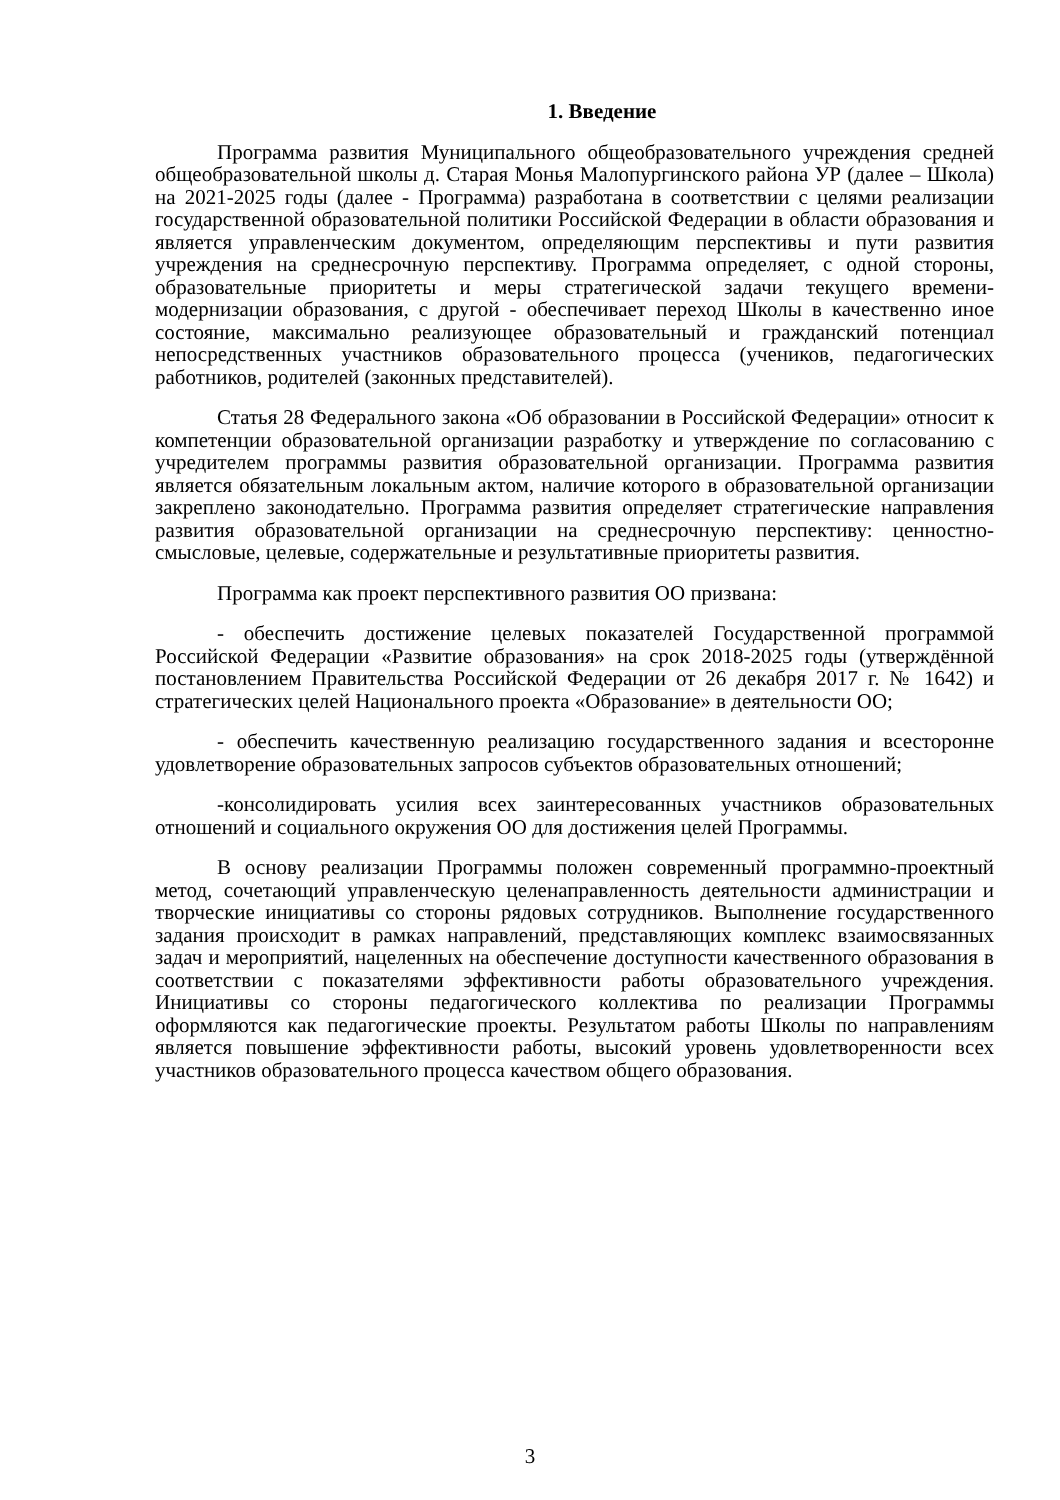1. Введение
Программа развития Муниципального общеобразовательного учреждения средней общеобразовательной школы д. Старая Монья Малопургинского района УР (далее – Школа) на 2021-2025 годы (далее - Программа) разработана в соответствии с целями реализации государственной образовательной политики Российской Федерации в области образования и является управленческим документом, определяющим перспективы и пути развития учреждения на среднесрочную перспективу. Программа определяет, с одной стороны, образовательные приоритеты и меры стратегической задачи текущего времени-модернизации образования, с другой - обеспечивает переход Школы в качественно иное состояние, максимально реализующее образовательный и гражданский потенциал непосредственных участников образовательного процесса (учеников, педагогических работников, родителей (законных представителей).
Статья 28 Федерального закона «Об образовании в Российской Федерации» относит к компетенции образовательной организации разработку и утверждение по согласованию с учредителем программы развития образовательной организации. Программа развития является обязательным локальным актом, наличие которого в образовательной организации закреплено законодательно. Программа развития определяет стратегические направления развития образовательной организации на среднесрочную перспективу: ценностно-смысловые, целевые, содержательные и результативные приоритеты развития.
Программа как проект перспективного развития ОО призвана:
- обеспечить достижение целевых показателей Государственной программой Российской Федерации «Развитие образования» на срок 2018-2025 годы (утверждённой постановлением Правительства Российской Федерации от 26 декабря 2017 г. № 1642) и стратегических целей Национального проекта «Образование» в деятельности ОО;
- обеспечить качественную реализацию государственного задания и всесторонне удовлетворение образовательных запросов субъектов образовательных отношений;
-консолидировать усилия всех заинтересованных участников образовательных отношений и социального окружения ОО для достижения целей Программы.
В основу реализации Программы положен современный программно-проектный метод, сочетающий управленческую целенаправленность деятельности администрации и творческие инициативы со стороны рядовых сотрудников. Выполнение государственного задания происходит в рамках направлений, представляющих комплекс взаимосвязанных задач и мероприятий, нацеленных на обеспечение доступности качественного образования в соответствии с показателями эффективности работы образовательного учреждения. Инициативы со стороны педагогического коллектива по реализации Программы оформляются как педагогические проекты. Результатом работы Школы по направлениям является повышение эффективности работы, высокий уровень удовлетворенности всех участников образовательного процесса качеством общего образования.
3